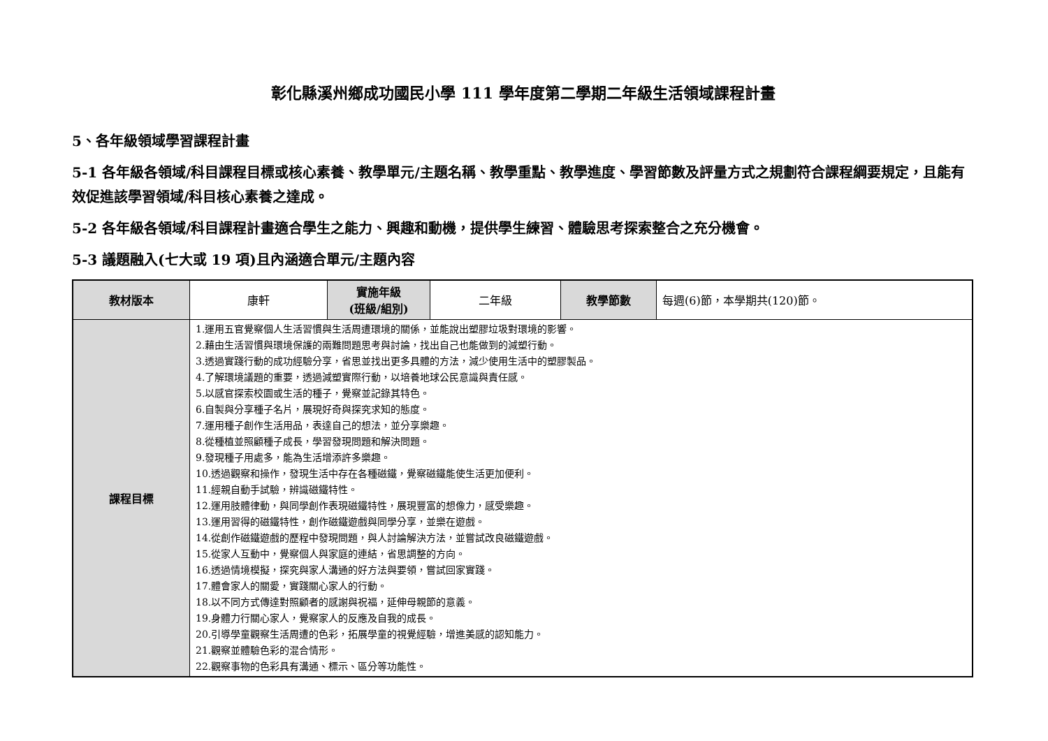彰化縣溪州鄉成功國民小學 111 學年度第二學期二年級生活領域課程計畫
5、各年級領域學習課程計畫
5-1 各年級各領域/科目課程目標或核心素養、教學單元/主題名稱、教學重點、教學進度、學習節數及評量方式之規劃符合課程綱要規定，且能有效促進該學習領域/科目核心素養之達成。
5-2 各年級各領域/科目課程計畫適合學生之能力、興趣和動機，提供學生練習、體驗思考探索整合之充分機會。
5-3 議題融入(七大或 19 項)且內涵適合單元/主題內容
| 教材版本 | 康軒 | 實施年級 (班級/組別) | 二年級 | 教學節數 | 每週(6)節，本學期共(120)節。 |
| 課程目標 | 1.運用五官覺察個人生活習慣與生活周遭環境的關係，並能說出塑膠垃圾對環境的影響。 2.藉由生活習慣與環境保護的兩難問題思考與討論，找出自己也能做到的減塑行動。 3.透過實踐行動的成功經驗分享，省思並找出更多具體的方法，減少使用生活中的塑膠製品。 4.了解環境議題的重要，透過減塑實際行動，以培養地球公民意識與責任感。 5.以感官探索校園或生活的種子，覺察並記錄其特色。 6.自製與分享種子名片，展現好奇與探究求知的態度。 7.運用種子創作生活用品，表達自己的想法，並分享樂趣。 8.從種植並照顧種子成長，學習發現問題和解決問題。 9.發現種子用處多，能為生活增添許多樂趣。 10.透過觀察和操作，發現生活中存在各種磁鐵，覺察磁鐵能使生活更加便利。 11.經親自動手試驗，辨識磁鐵特性。 12.運用肢體律動，與同學創作表現磁鐵特性，展現豐富的想像力，感受樂趣。 13.運用習得的磁鐵特性，創作磁鐵遊戲與同學分享，並樂在遊戲。 14.從創作磁鐵遊戲的歷程中發現問題，與人討論解決方法，並嘗試改良磁鐵遊戲。 15.從家人互動中，覺察個人與家庭的連結，省思調整的方向。 16.透過情境模擬，探究與家人溝通的好方法與要領，嘗試回家實踐。 17.體會家人的關愛，實踐關心家人的行動。 18.以不同方式傳達對照顧者的感謝與祝福，延伸母親節的意義。 19.身體力行關心家人，覺察家人的反應及自我的成長。 20.引導學童觀察生活周遭的色彩，拓展學童的視覺經驗，增進美感的認知能力。 21.觀察並體驗色彩的混合情形。 22.觀察事物的色彩具有溝通、標示、區分等功能性。 | | | | |